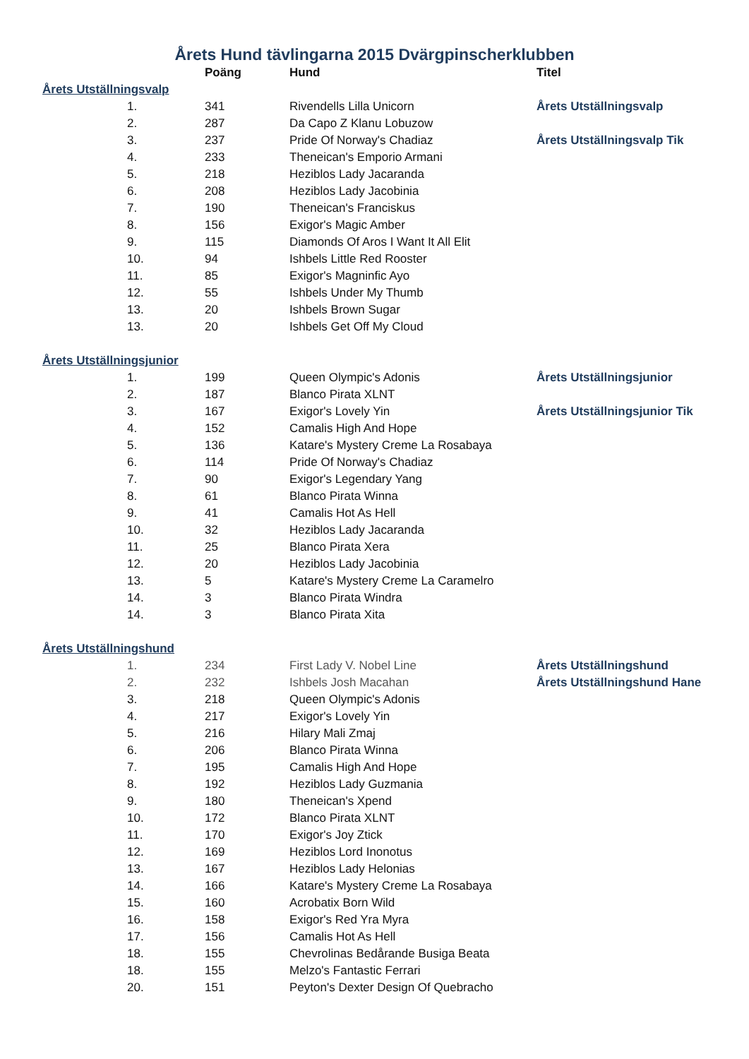Årets Hund tävlingarna 2015 Dvärgpinscherklubben
| | Poäng | Hund | Titel |
| --- | --- | --- | --- |
| Årets Utställningsvalp | | | |
| 1. | 341 | Rivendells Lilla Unicorn | Årets Utställningsvalp |
| 2. | 287 | Da Capo Z Klanu Lobuzow | |
| 3. | 237 | Pride Of Norway's Chadiaz | Årets Utställningsvalp Tik |
| 4. | 233 | Theneican's Emporio Armani | |
| 5. | 218 | Heziblos Lady Jacaranda | |
| 6. | 208 | Heziblos Lady Jacobinia | |
| 7. | 190 | Theneican's Franciskus | |
| 8. | 156 | Exigor's Magic Amber | |
| 9. | 115 | Diamonds Of Aros I Want It All Elit | |
| 10. | 94 | Ishbels Little Red Rooster | |
| 11. | 85 | Exigor's Magninfic Ayo | |
| 12. | 55 | Ishbels Under My Thumb | |
| 13. | 20 | Ishbels Brown Sugar | |
| 13. | 20 | Ishbels Get Off My Cloud | |
| Årets Utställningsjunior | | | |
| 1. | 199 | Queen Olympic's Adonis | Årets Utställningsjunior |
| 2. | 187 | Blanco Pirata XLNT | |
| 3. | 167 | Exigor's Lovely Yin | Årets Utställningsjunior Tik |
| 4. | 152 | Camalis High And Hope | |
| 5. | 136 | Katare's Mystery Creme La Rosabaya | |
| 6. | 114 | Pride Of Norway's Chadiaz | |
| 7. | 90 | Exigor's Legendary Yang | |
| 8. | 61 | Blanco Pirata Winna | |
| 9. | 41 | Camalis Hot As Hell | |
| 10. | 32 | Heziblos Lady Jacaranda | |
| 11. | 25 | Blanco Pirata Xera | |
| 12. | 20 | Heziblos Lady Jacobinia | |
| 13. | 5 | Katare's Mystery Creme La Caramelro | |
| 14. | 3 | Blanco Pirata Windra | |
| 14. | 3 | Blanco Pirata Xita | |
| Årets Utställningshund | | | |
| 1. | 234 | First Lady V. Nobel Line | Årets Utställningshund |
| 2. | 232 | Ishbels Josh Macahan | Årets Utställningshund Hane |
| 3. | 218 | Queen Olympic's Adonis | |
| 4. | 217 | Exigor's Lovely Yin | |
| 5. | 216 | Hilary Mali Zmaj | |
| 6. | 206 | Blanco Pirata Winna | |
| 7. | 195 | Camalis High And Hope | |
| 8. | 192 | Heziblos Lady Guzmania | |
| 9. | 180 | Theneican's Xpend | |
| 10. | 172 | Blanco Pirata XLNT | |
| 11. | 170 | Exigor's Joy Ztick | |
| 12. | 169 | Heziblos Lord Inonotus | |
| 13. | 167 | Heziblos Lady Helonias | |
| 14. | 166 | Katare's Mystery Creme La Rosabaya | |
| 15. | 160 | Acrobatix Born Wild | |
| 16. | 158 | Exigor's Red Yra Myra | |
| 17. | 156 | Camalis Hot As Hell | |
| 18. | 155 | Chevrolinas Bedårande Busiga Beata | |
| 18. | 155 | Melzo's Fantastic Ferrari | |
| 20. | 151 | Peyton's Dexter Design Of Quebracho | |